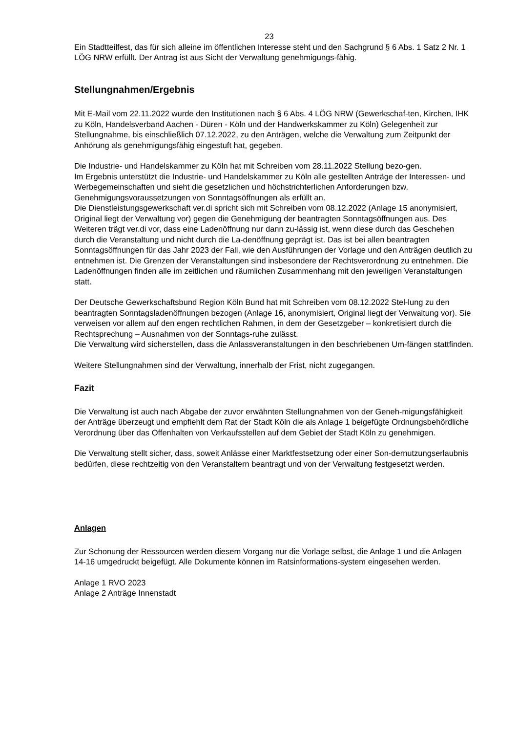23
Ein Stadtteilfest, das für sich alleine im öffentlichen Interesse steht und den Sachgrund § 6 Abs. 1 Satz 2 Nr. 1 LÖG NRW erfüllt. Der Antrag ist aus Sicht der Verwaltung genehmigungs-fähig.
Stellungnahmen/Ergebnis
Mit E-Mail vom 22.11.2022 wurde den Institutionen nach § 6 Abs. 4 LÖG NRW (Gewerkschaf-ten, Kirchen, IHK zu Köln, Handelsverband Aachen - Düren - Köln und der Handwerkskammer zu Köln) Gelegenheit zur Stellungnahme, bis einschließlich 07.12.2022, zu den Anträgen, welche die Verwaltung zum Zeitpunkt der Anhörung als genehmigungsfähig eingestuft hat, gegeben.
Die Industrie- und Handelskammer zu Köln hat mit Schreiben vom 28.11.2022 Stellung bezo-gen.
Im Ergebnis unterstützt die Industrie- und Handelskammer zu Köln alle gestellten Anträge der Interessen- und Werbegemeinschaften und sieht die gesetzlichen und höchstrichterlichen Anforderungen bzw. Genehmigungsvoraussetzungen von Sonntagsöffnungen als erfüllt an.
Die Dienstleistungsgewerkschaft ver.di spricht sich mit Schreiben vom 08.12.2022 (Anlage 15 anonymisiert, Original liegt der Verwaltung vor) gegen die Genehmigung der beantragten Sonntagsöffnungen aus. Des Weiteren trägt ver.di vor, dass eine Ladenöffnung nur dann zu-lässig ist, wenn diese durch das Geschehen durch die Veranstaltung und nicht durch die La-denöffnung geprägt ist. Das ist bei allen beantragten Sonntagsöffnungen für das Jahr 2023 der Fall, wie den Ausführungen der Vorlage und den Anträgen deutlich zu entnehmen ist. Die Grenzen der Veranstaltungen sind insbesondere der Rechtsverordnung zu entnehmen. Die Ladenöffnungen finden alle im zeitlichen und räumlichen Zusammenhang mit den jeweiligen Veranstaltungen statt.
Der Deutsche Gewerkschaftsbund Region Köln Bund hat mit Schreiben vom 08.12.2022 Stel-lung zu den beantragten Sonntagsladenöffnungen bezogen (Anlage 16, anonymisiert, Original liegt der Verwaltung vor). Sie verweisen vor allem auf den engen rechtlichen Rahmen, in dem der Gesetzgeber – konkretisiert durch die Rechtsprechung – Ausnahmen von der Sonntags-ruhe zulässt.
Die Verwaltung wird sicherstellen, dass die Anlassveranstaltungen in den beschriebenen Um-fängen stattfinden.
Weitere Stellungnahmen sind der Verwaltung, innerhalb der Frist, nicht zugegangen.
Fazit
Die Verwaltung ist auch nach Abgabe der zuvor erwähnten Stellungnahmen von der Geneh-migungsfähigkeit der Anträge überzeugt und empfiehlt dem Rat der Stadt Köln die als Anlage 1 beigefügte Ordnungsbehördliche Verordnung über das Offenhalten von Verkaufsstellen auf dem Gebiet der Stadt Köln zu genehmigen.
Die Verwaltung stellt sicher, dass, soweit Anlässe einer Marktfestsetzung oder einer Son-dernutzungserlaubnis bedürfen, diese rechtzeitig von den Veranstaltern beantragt und von der Verwaltung festgesetzt werden.
Anlagen
Zur Schonung der Ressourcen werden diesem Vorgang nur die Vorlage selbst, die Anlage 1 und die Anlagen 14-16 umgedruckt beigefügt. Alle Dokumente können im Ratsinformations-system eingesehen werden.
Anlage 1 RVO 2023
Anlage 2 Anträge Innenstadt